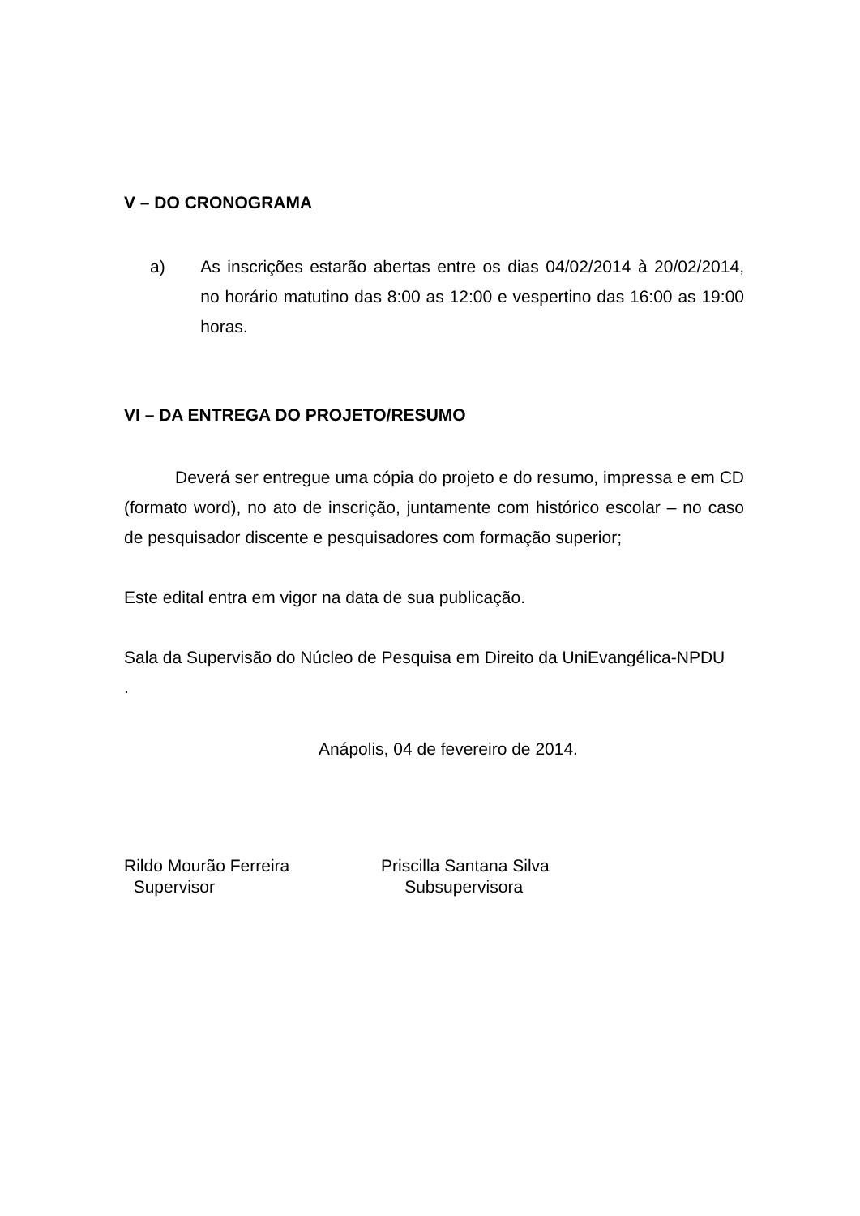V – DO CRONOGRAMA
a) As inscrições estarão abertas entre os dias 04/02/2014 à 20/02/2014, no horário matutino das 8:00 as 12:00 e vespertino das 16:00 as 19:00 horas.
VI – DA ENTREGA DO PROJETO/RESUMO
Deverá ser entregue uma cópia do projeto e do resumo, impressa e em CD (formato word), no ato de inscrição, juntamente com histórico escolar – no caso de pesquisador discente e pesquisadores com formação superior;
Este edital entra em vigor na data de sua publicação.
Sala da Supervisão do Núcleo de Pesquisa em Direito da UniEvangélica-NPDU
.
Anápolis, 04 de fevereiro de 2014.
Rildo Mourão Ferreira
Supervisor
Priscilla Santana Silva
Subsupervisora